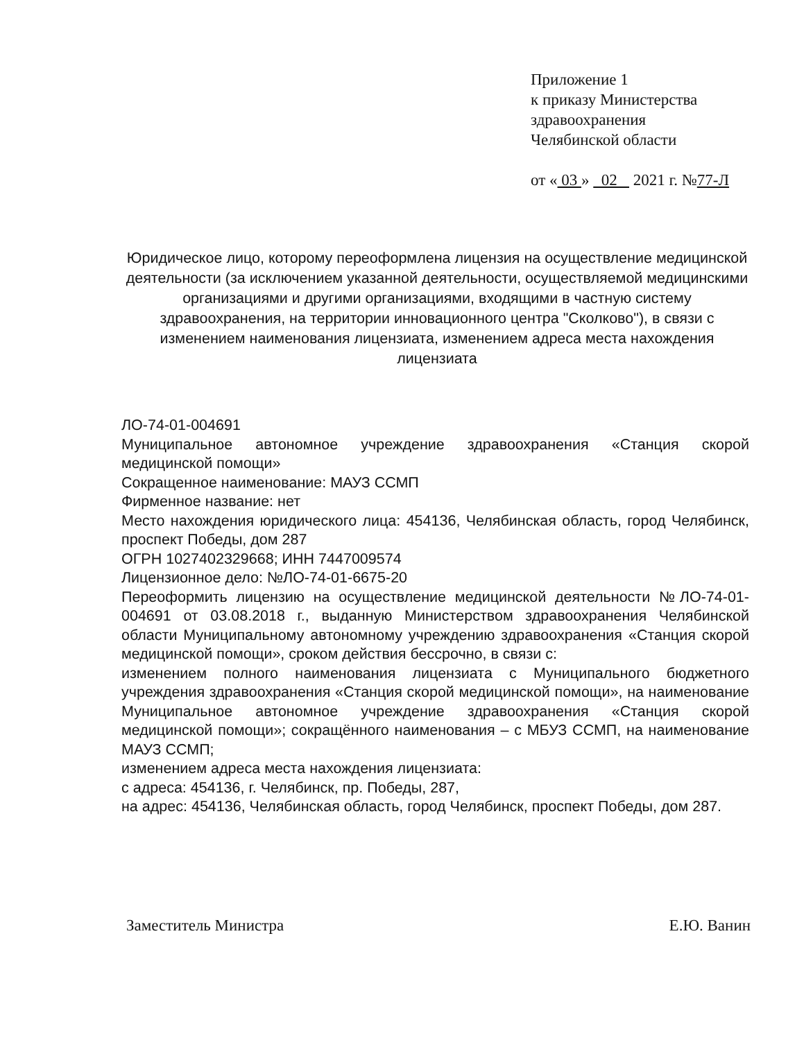Приложение 1
к приказу Министерства
здравоохранения
Челябинской области
от « 03 » 02 2021 г. №77-Л
Юридическое лицо, которому переоформлена лицензия на осуществление медицинской деятельности (за исключением указанной деятельности, осуществляемой медицинскими организациями и другими организациями, входящими в частную систему здравоохранения, на территории инновационного центра "Сколково"), в связи с изменением наименования лицензиата, изменением адреса места нахождения лицензиата
ЛО-74-01-004691
Муниципальное автономное учреждение здравоохранения «Станция скорой медицинской помощи»
Сокращенное наименование: МАУЗ ССМП
Фирменное название: нет
Место нахождения юридического лица: 454136, Челябинская область, город Челябинск, проспект Победы, дом 287
ОГРН 1027402329668; ИНН 7447009574
Лицензионное дело: №ЛО-74-01-6675-20
Переоформить лицензию на осуществление медицинской деятельности №ЛО-74-01-004691 от 03.08.2018 г., выданную Министерством здравоохранения Челябинской области Муниципальному автономному учреждению здравоохранения «Станция скорой медицинской помощи», сроком действия бессрочно, в связи с:
изменением полного наименования лицензиата с Муниципального бюджетного учреждения здравоохранения «Станция скорой медицинской помощи», на наименование Муниципальное автономное учреждение здравоохранения «Станция скорой медицинской помощи»; сокращённого наименования – с МБУЗ ССМП, на наименование МАУЗ ССМП;
изменением адреса места нахождения лицензиата:
с адреса: 454136, г. Челябинск, пр. Победы, 287,
на адрес: 454136, Челябинская область, город Челябинск, проспект Победы, дом 287.
Заместитель Министра Е.Ю. Ванин